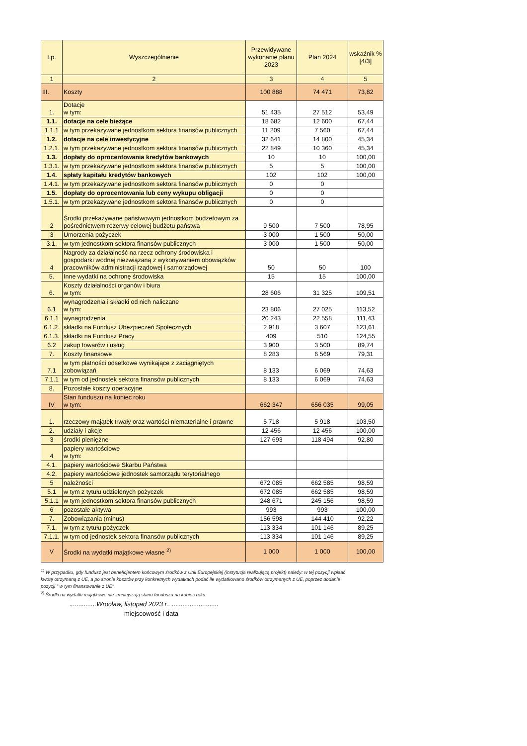| Lp. | Wyszczególnienie | Przewidywane wykonanie planu 2023 | Plan 2024 | wskaźnik % [4/3] |
| --- | --- | --- | --- | --- |
| 1 | 2 | 3 | 4 | 5 |
| III. | Koszty | 100 888 | 74 471 | 73,82 |
| 1. | Dotacje w tym: | 51 435 | 27 512 | 53,49 |
| 1.1. | dotacje na cele bieżące | 18 682 | 12 600 | 67,44 |
| 1.1.1 | w tym przekazywane jednostkom sektora finansów publicznych | 11 209 | 7 560 | 67,44 |
| 1.2. | dotacje na cele inwestycyjne | 32 641 | 14 800 | 45,34 |
| 1.2.1. | w tym przekazywane jednostkom sektora finansów publicznych | 22 849 | 10 360 | 45,34 |
| 1.3. | dopłaty do oprocentowania kredytów bankowych | 10 | 10 | 100,00 |
| 1.3.1. | w tym przekazywane jednostkom sektora finansów publicznych | 5 | 5 | 100,00 |
| 1.4. | spłaty kapitału kredytów bankowych | 102 | 102 | 100,00 |
| 1.4.1. | w tym przekazywane jednostkom sektora finansów publicznych | 0 | 0 | |
| 1.5. | dopłaty do oprocentowania lub ceny wykupu obligacji | 0 | 0 | |
| 1.5.1. | w tym przekazywane jednostkom sektora finansów publicznych | 0 | 0 | |
| 2 | Środki przekazywane państwowym jednostkom budżetowym za pośrednictwem rezerwy celowej budżetu państwa | 9 500 | 7 500 | 78,95 |
| 3 | Umorzenia pożyczek | 3 000 | 1 500 | 50,00 |
| 3.1. | w tym jednostkom sektora finansów publicznych | 3 000 | 1 500 | 50,00 |
| 4 | Nagrody za działalność na rzecz ochrony środowiska i gospodarki wodnej niezwiązaną z wykonywaniem obowiązków pracowników administracji rządowej i samorządowej | 50 | 50 | 100 |
| 5. | Inne wydatki na ochronę środowiska | 15 | 15 | 100,00 |
| 6. | Koszty działalności organów i biura w tym: | 28 606 | 31 325 | 109,51 |
| 6.1 | wynagrodzenia i składki od nich naliczane w tym: | 23 806 | 27 025 | 113,52 |
| 6.1.1 | wynagrodzenia | 20 243 | 22 558 | 111,43 |
| 6.1.2. | składki na Fundusz Ubezpieczeń Społecznych | 2 918 | 3 607 | 123,61 |
| 6.1.3. | składki na Fundusz Pracy | 409 | 510 | 124,55 |
| 6.2 | zakup towarów i usług | 3 900 | 3 500 | 89,74 |
| 7. | Koszty finansowe | 8 283 | 6 569 | 79,31 |
| 7.1 | w tym płatności odsetkowe wynikające z zaciągniętych zobowiązań | 8 133 | 6 069 | 74,63 |
| 7.1.1 | w tym od jednostek sektora finansów publicznych | 8 133 | 6 069 | 74,63 |
| 8. | Pozostałe koszty operacyjne | | | |
| IV | Stan funduszu na koniec roku w tym: | 662 347 | 656 035 | 99,05 |
| 1. | rzeczowy majątek trwały oraz wartości niematerialne i prawne | 5 718 | 5 918 | 103,50 |
| 2. | udziały i akcje | 12 456 | 12 456 | 100,00 |
| 3 | środki pieniężne | 127 693 | 118 494 | 92,80 |
| 4 | papiery wartościowe w tym: | | | |
| 4.1. | papiery wartościowe Skarbu Państwa | | | |
| 4.2. | papiery wartościowe jednostek samorządu terytorialnego | | | |
| 5 | należności | 672 085 | 662 585 | 98,59 |
| 5.1 | w tym z tytułu udzielonych pożyczek | 672 085 | 662 585 | 98,59 |
| 5.1.1 | w tym jednostkom sektora finansów publicznych | 248 671 | 245 156 | 98,59 |
| 6 | pozostałe aktywa | 993 | 993 | 100,00 |
| 7. | Zobowiązania (minus) | 156 598 | 144 410 | 92,22 |
| 7.1. | w tym z tytułu pożyczek | 113 334 | 101 146 | 89,25 |
| 7.1.1. | w tym od jednostek sektora finansów publicznych | 113 334 | 101 146 | 89,25 |
| V | Środki na wydatki majątkowe własne <sup>2)</sup> | 1 000 | 1 000 | 100,00 |
<sup>1)</sup> W przypadku, gdy fundusz jest beneficjentem końcowym środków z Unii Europejskiej (instytucja realizującą projekt) należy: w tej pozycji wpisać kwotę otrzymaną z UE, a po stronie kosztów przy konkretnych wydatkach podać ile wydatkowano środków otrzymanych z UE, poprzez dodanie pozycji " w tym finansowanie z UE"
<sup>2)</sup> Środki na wydatki majątkowe nie zmniejszają stanu funduszu na koniec roku.
...............Wrocław, listopad 2023 r.. ..........................
miejscowość i data